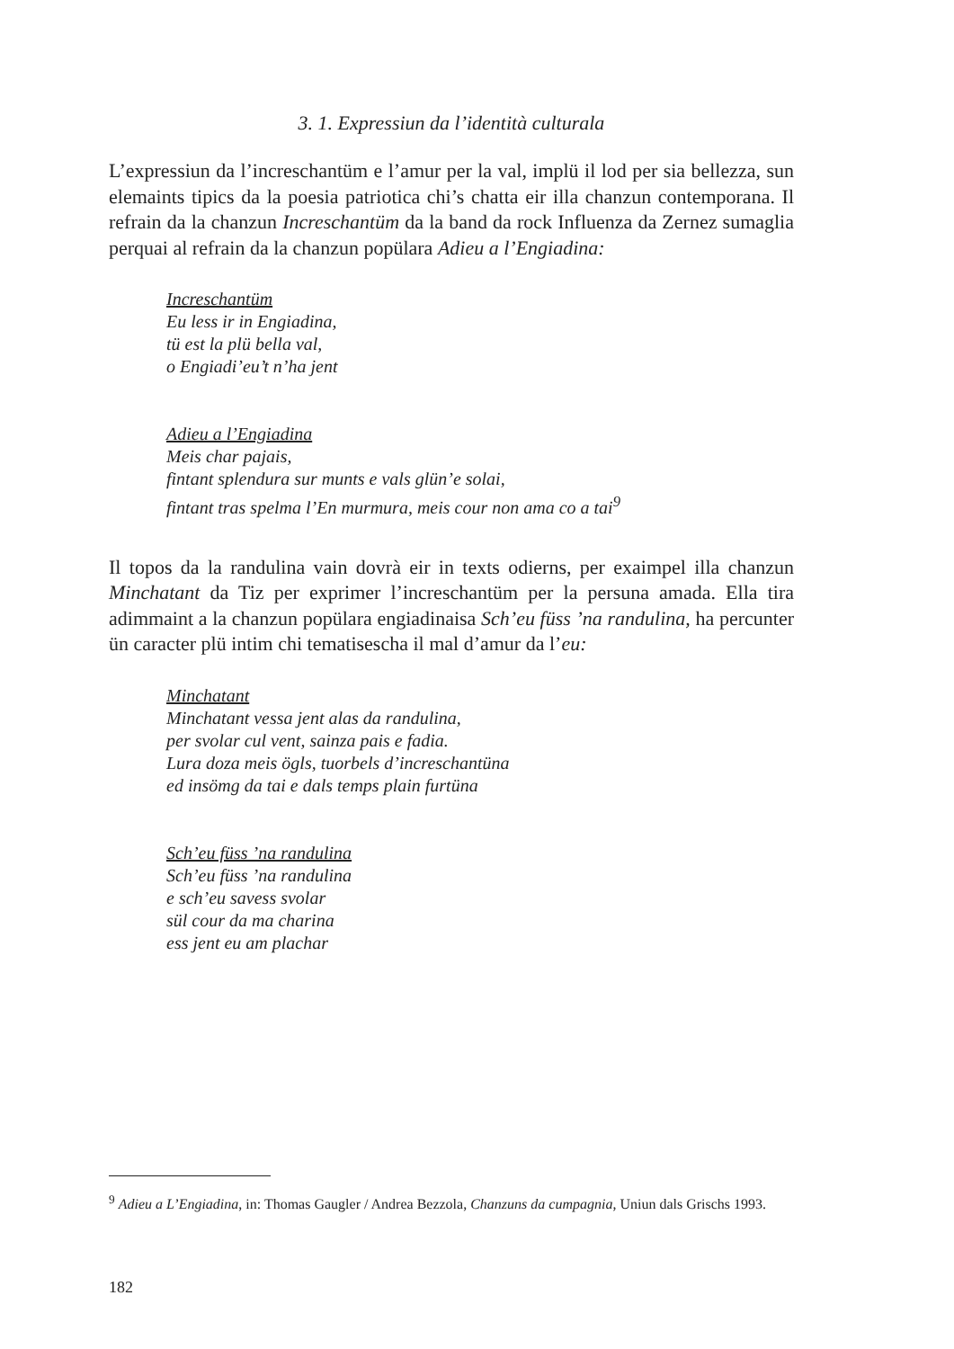3. 1. Expressiun da l’identità culturala
L’expressiun da l’increschantüm e l’amur per la val, implü il lod per sia bellezza, sun elemaints tipics da la poesia patriotica chi’s chatta eir illa chanzun contemporana. Il refrain da la chanzun Increschantüm da la band da rock Influenza da Zernez sumaglia perquai al refrain da la chanzun popülara Adieu a l’Engiadina:
Increschantüm
Eu less ir in Engiadina,
tü est la plü bella val,
o Engiadi’eu’t n’ha jent
Adieu a l’Engiadina
Meis char pajais,
fintant splendura sur munts e vals glün’e solai,
fintant tras spelma l’En murmura, meis cour non ama co a tai<sup>9</sup>
Il topos da la randulina vain dovrà eir in texts odierns, per exaimpel illa chanzun Minchatant da Tiz per exprimer l’increschantüm per la persuna amada. Ella tira adimmaint a la chanzun popülara engiadinaisa Sch’eu füss ’na randulina, ha percunter ün caracter plü intim chi tematisescha il mal d’amur da l’eu:
Minchatant
Minchatant vessa jent alas da randulina,
per svolar cul vent, sainza pais e fadia.
Lura doza meis ögls, tuorbels d’increschantüna
ed insömg da tai e dals temps plain furtüna
Sch’eu füss ’na randulina
Sch’eu füss ’na randulina
e sch’eu savess svolar
sül cour da ma charina
ess jent eu am plachar
<sup>9</sup> Adieu a L’Engiadina, in: Thomas Gaugler / Andrea Bezzola, Chanzuns da cumpagnia, Uniun dals Grischs 1993.
182